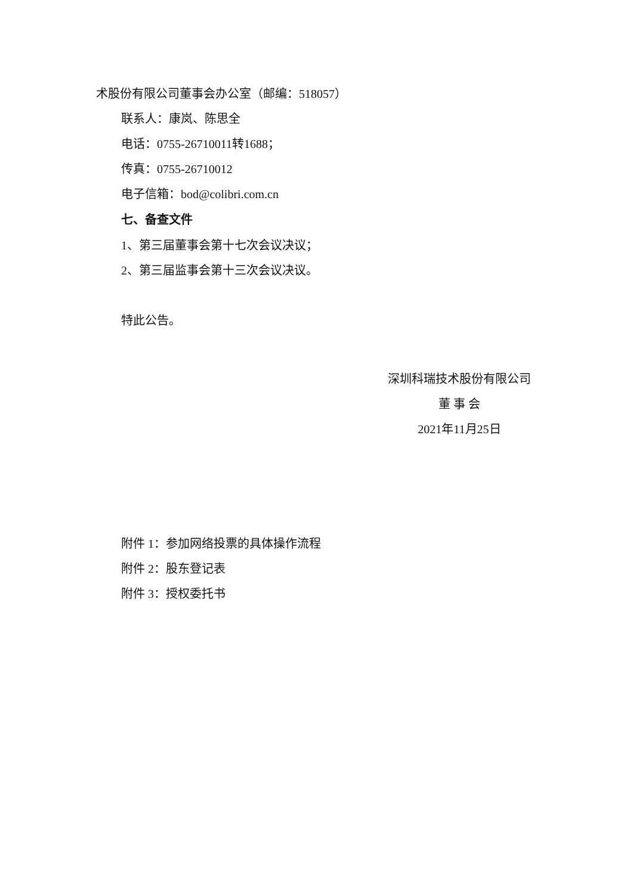术股份有限公司董事会办公室（邮编：518057）
联系人：康岚、陈思全
电话：0755-26710011转1688；
传真：0755-26710012
电子信箱：bod@colibri.com.cn
七、备查文件
1、第三届董事会第十七次会议决议；
2、第三届监事会第十三次会议决议。
特此公告。
深圳科瑞技术股份有限公司
董 事 会
2021年11月25日
附件 1：参加网络投票的具体操作流程
附件 2：股东登记表
附件 3：授权委托书